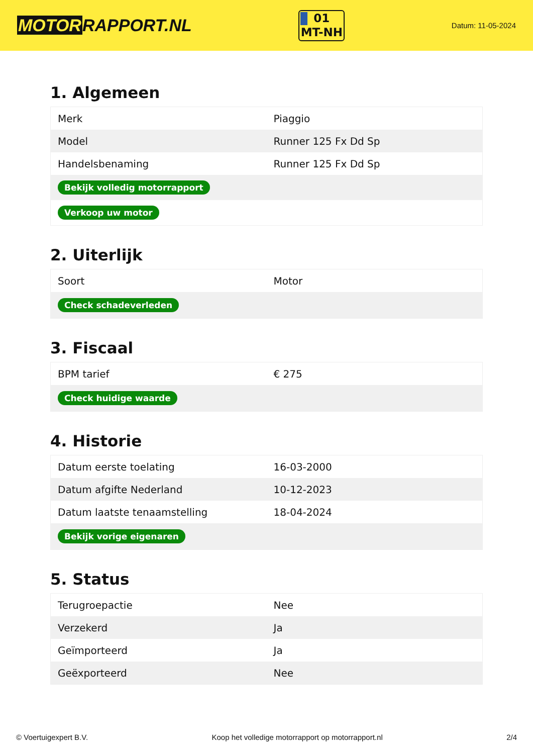MOTORRAPPORT.NL
01
MT-NH
Datum: 11-05-2024
1. Algemeen
| Merk | Piaggio |
| Model | Runner 125 Fx Dd Sp |
| Handelsbenaming | Runner 125 Fx Dd Sp |
| Bekijk volledig motorrapport | |
| Verkoop uw motor | |
2. Uiterlijk
| Soort | Motor |
| Check schadeverleden | |
3. Fiscaal
| BPM tarief | € 275 |
| Check huidige waarde | |
4. Historie
| Datum eerste toelating | 16-03-2000 |
| Datum afgifte Nederland | 10-12-2023 |
| Datum laatste tenaamstelling | 18-04-2024 |
| Bekijk vorige eigenaren | |
5. Status
| Terugroepactie | Nee |
| Verzekerd | Ja |
| Geïmporteerd | Ja |
| Geëxporteerd | Nee |
© Voertuigexpert B.V. Koop het volledige motorrapport op motorrapport.nl 2/4